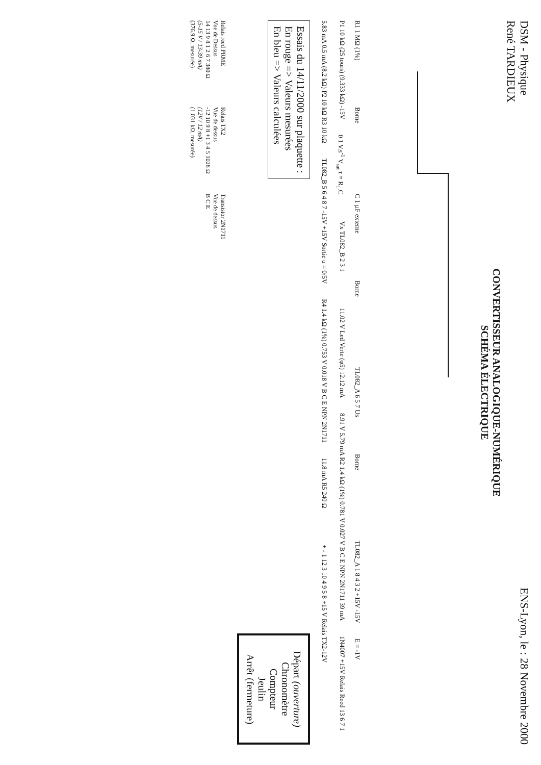DSM - Physique
René TARDIEUX
ENS-Lyon, le : 28 Novembre 2000
CONVERTISSEUR ANALOGIQUE-NUMÉRIQUE
SCHÉMA ÉLECTRIQUE
R1 1 MΩ (1%)
Borne
C 1 µF externe
Borne
TL082_A 6 5 7 Us
Borne
TL082_A 1 8 4 3 2 +15V -15V
E = -1V
P1 10 kΩ (25 tours) (9.333 kΩ) -15V
0 1 V.s<sup>-1</sup> V<sub>sat</sub> τ = R<sub>1</sub>.C
Vx TL082_B 2 3 1
11.02 V Led Verte (φ5) 12.12 mA
8.91 V 5.79 mA R2 1.4 kΩ (1%) 0.781 V 0.027 V B C E NPN 2N1711 39 mA
1N4007 +15V Relais Reed 13 6 7 1
5.83 mA 0.5 mA (8.2 kΩ) P2 10 kΩ R3 10 kΩ
TL082_B 5 6 4 8 7 -15V +15V Sortie u = 0/5V
R4 1.4 kΩ (1%) 0.753 V 0.018 V B C E NPN 2N1711
11.8 mA R5 240 Ω
+ - 1 12 3 10 4 9 5 8 +15 V Relais TX2-12V
Essais du 14/11/2000 sur plaquette :
En rouge => Valeurs mesurées
En bleu => Valeurs calculées
Départ (ouverture)
Chronomètre
Compteur
Jeulin
Arrêt (fermeture)
Relais reed PRME
Vue de Dessus
14 13 9 8 1 2 6 7 380 Ω
(5-15 V / 13-39 mA)
(376.9 Ω, mesurée)
Relais TX2
Vue de dessus
-12 10 9 8 +1 3 4 5 1028 Ω
(12V / 12 mA)
(1.031 kΩ, mesurée)
Transistor 2N1711
Vue de dessus
B C E